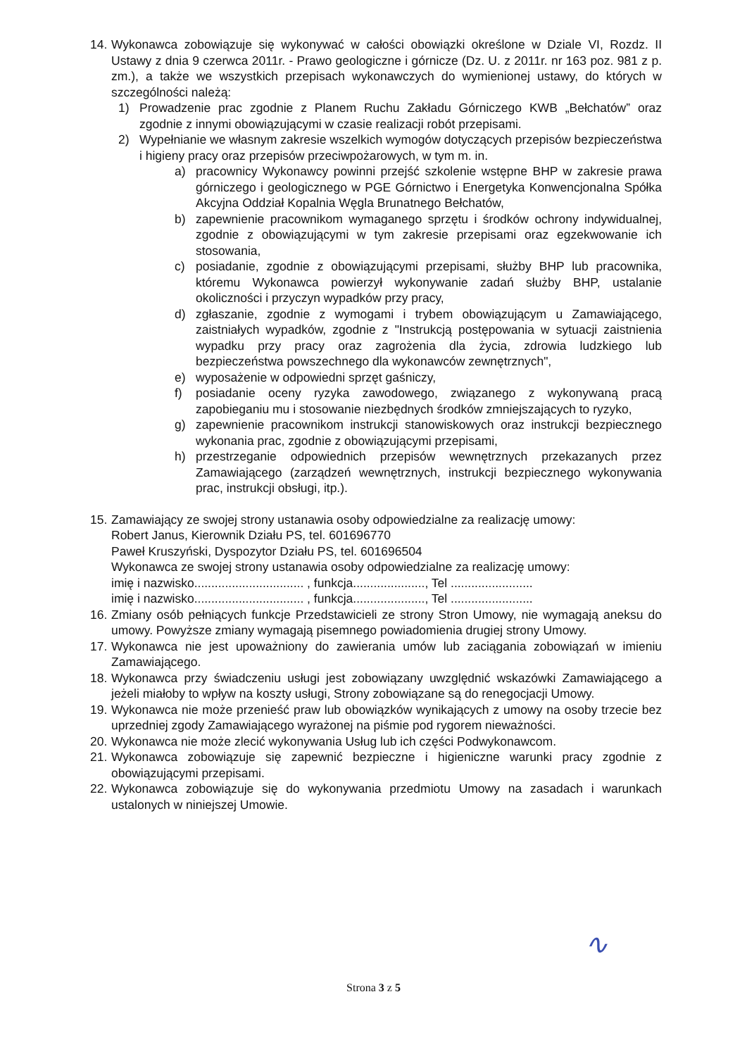14.
Wykonawca zobowiązuje się wykonywać w całości obowiązki określone w Dziale VI, Rozdz. II Ustawy z dnia 9 czerwca 2011r. - Prawo geologiczne i górnicze (Dz. U. z 2011r. nr 163 poz. 981 z p. zm.), a także we wszystkich przepisach wykonawczych do wymienionej ustawy, do których w szczególności należą:
1) Prowadzenie prac zgodnie z Planem Ruchu Zakładu Górniczego KWB „Bełchatów” oraz zgodnie z innymi obowiązującymi w czasie realizacji robót przepisami.
2) Wypełnianie we własnym zakresie wszelkich wymogów dotyczących przepisów bezpieczeństwa i higieny pracy oraz przepisów przeciwpożarowych, w tym m. in.
a) pracownicy Wykonawcy powinni przejść szkolenie wstępne BHP w zakresie prawa górniczego i geologicznego w PGE Górnictwo i Energetyka Konwencjonalna Spółka Akcyjna Oddział Kopalnia Węgla Brunatnego Bełchatów,
b) zapewnienie pracownikom wymaganego sprzętu i środków ochrony indywidualnej, zgodnie z obowiązującymi w tym zakresie przepisami oraz egzekwowanie ich stosowania,
c) posiadanie, zgodnie z obowiązującymi przepisami, służby BHP lub pracownika, któremu Wykonawca powierzył wykonywanie zadań służby BHP, ustalanie okoliczności i przyczyn wypadków przy pracy,
d) zgłaszanie, zgodnie z wymogami i trybem obowiązującym u Zamawiającego, zaistniałych wypadków, zgodnie z "Instrukcją postępowania w sytuacji zaistnienia wypadku przy pracy oraz zagrożenia dla życia, zdrowia ludzkiego lub bezpieczeństwa powszechnego dla wykonawców zewnętrznych",
e) wyposażenie w odpowiedni sprzęt gaśniczy,
f) posiadanie oceny ryzyka zawodowego, związanego z wykonywaną pracą zapobieganiu mu i stosowanie niezbędnych środków zmniejszających to ryzyko,
g) zapewnienie pracownikom instrukcji stanowiskowych oraz instrukcji bezpiecznego wykonania prac, zgodnie z obowiązującymi przepisami,
h) przestrzeganie odpowiednich przepisów wewnętrznych przekazanych przez Zamawiającego (zarządzeń wewnętrznych, instrukcji bezpiecznego wykonywania prac, instrukcji obsługi, itp.).
15.
Zamawiający ze swojej strony ustanawia osoby odpowiedzialne za realizację umowy:
Robert Janus, Kierownik Działu PS, tel. 601696770
Paweł Kruszyński, Dyspozytor Działu PS, tel. 601696504
Wykonawca ze swojej strony ustanawia osoby odpowiedzialne za realizację umowy:
imię i nazwisko................................ , funkcja....................., Tel ........................
imię i nazwisko................................ , funkcja....................., Tel ........................
16.
Zmiany osób pełniących funkcje Przedstawicieli ze strony Stron Umowy, nie wymagają aneksu do umowy. Powyższe zmiany wymagają pisemnego powiadomienia drugiej strony Umowy.
17.
Wykonawca nie jest upoważniony do zawierania umów lub zaciągania zobowiązań w imieniu Zamawiającego.
18.
Wykonawca przy świadczeniu usługi jest zobowiązany uwzględnić wskazówki Zamawiającego a jeżeli miałoby to wpływ na koszty usługi, Strony zobowiązane są do renegocjacji Umowy.
19.
Wykonawca nie może przenieść praw lub obowiązków wynikających z umowy na osoby trzecie bez uprzedniej zgody Zamawiającego wyrażonej na piśmie pod rygorem nieważności.
20.
Wykonawca nie może zlecić wykonywania Usług lub ich części Podwykonawcom.
21.
Wykonawca zobowiązuje się zapewnić bezpieczne i higieniczne warunki pracy zgodnie z obowiązującymi przepisami.
22.
Wykonawca zobowiązuje się do wykonywania przedmiotu Umowy na zasadach i warunkach ustalonych w niniejszej Umowie.
∿
Strona 3 z 5